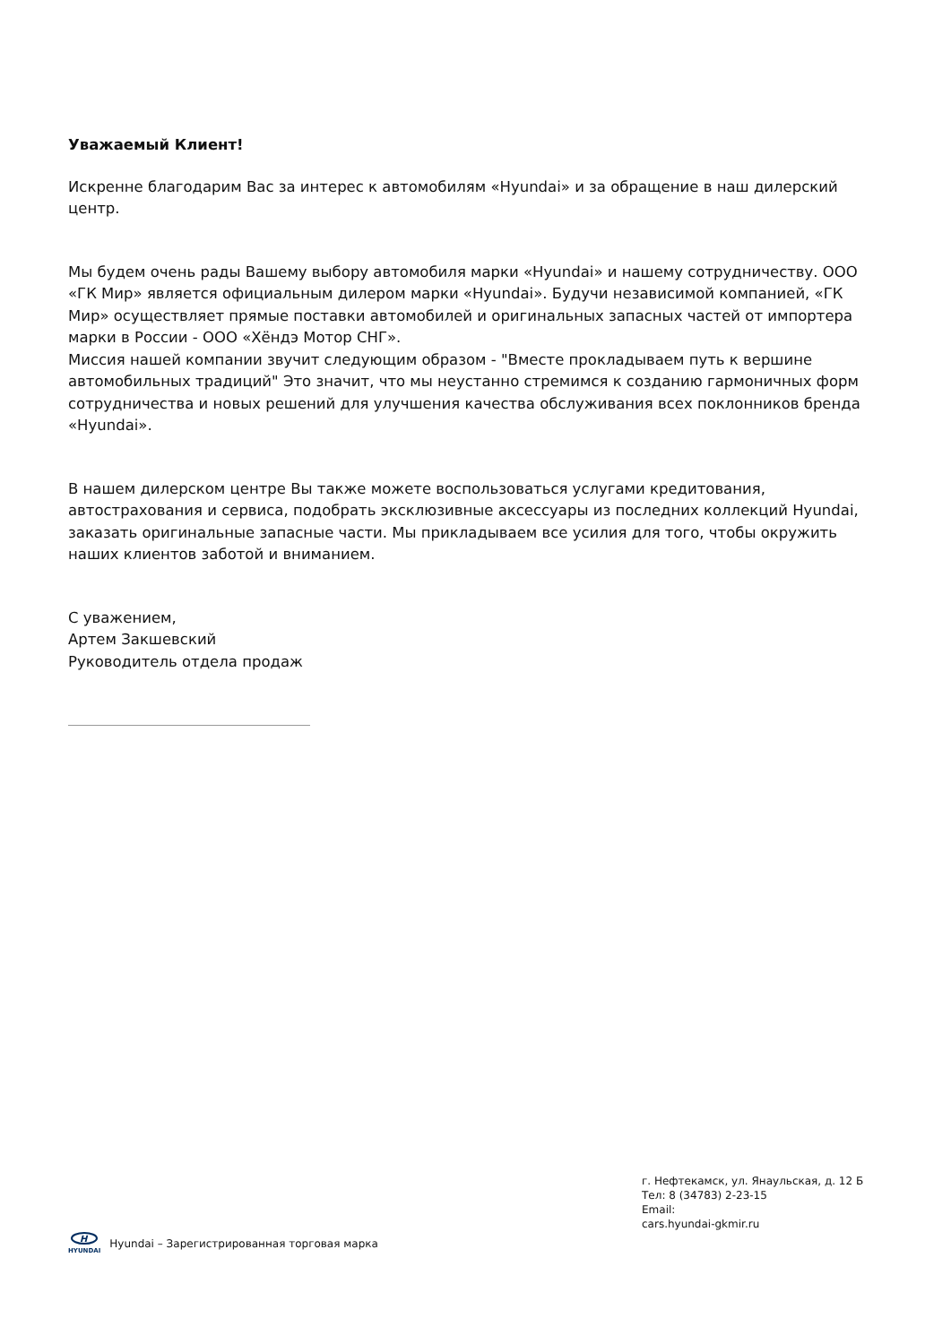Уважаемый Клиент!
Искренне благодарим Вас за интерес к автомобилям «Hyundai» и за обращение в наш дилерский центр.
Мы будем очень рады Вашему выбору автомобиля марки «Hyundai» и нашему сотрудничеству. ООО «ГК Мир» является официальным дилером марки «Hyundai». Будучи независимой компанией, «ГК Мир» осуществляет прямые поставки автомобилей и оригинальных запасных частей от импортера марки в России - ООО «Хёндэ Мотор СНГ».
Миссия нашей компании звучит следующим образом - "Вместе прокладываем путь к вершине автомобильных традиций" Это значит, что мы неустанно стремимся к созданию гармоничных форм сотрудничества и новых решений для улучшения качества обслуживания всех поклонников бренда «Hyundai».
В нашем дилерском центре Вы также можете воспользоваться услугами кредитования, автострахования и сервиса, подобрать эксклюзивные аксессуары из последних коллекций Hyundai, заказать оригинальные запасные части. Мы прикладываем все усилия для того, чтобы окружить наших клиентов заботой и вниманием.
С уважением,
Артем Закшевский
Руководитель отдела продаж
г. Нефтекамск, ул. Янаульская, д. 12 Б
Тел: 8 (34783) 2-23-15
Email:
cars.hyundai-gkmir.ru
H
HYUNDAI
Hyundai – Зарегистрированная торговая марка